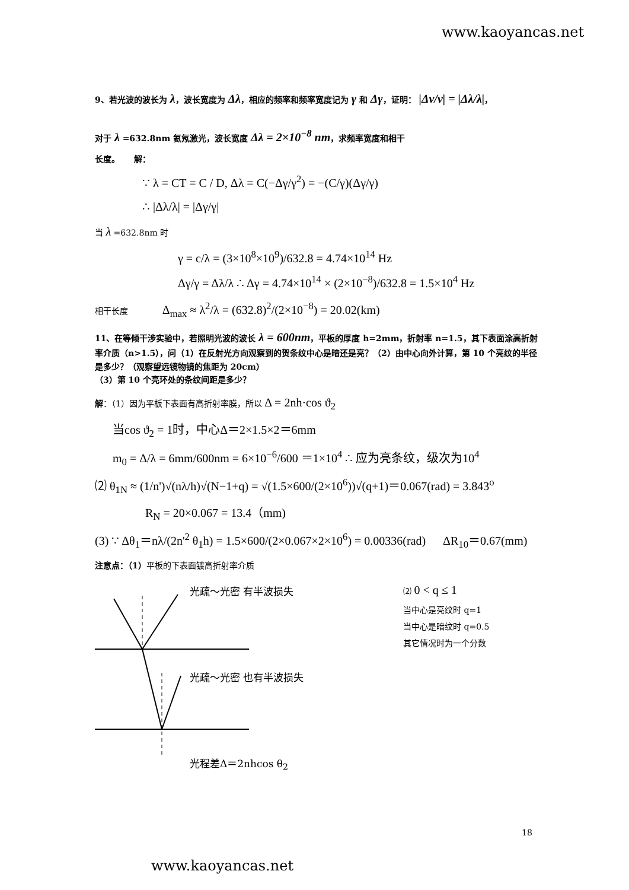www.kaoyancas.net
9、若光波的波长为 λ，波长宽度为 Δλ，相应的频率和频率宽度记为 γ 和 Δγ，证明： |Δν/ν| = |Δλ/λ|，
对于 λ =632.8nm 氦氖激光，波长宽度 Δλ = 2×10<sup>−8</sup> nm，求频率宽度和相干
长度。 解：
∵ λ = CT = C / D, Δλ = C(−Δγ/γ<sup>2</sup>) = −(C/γ)(Δγ/γ)
∴ |Δλ/λ| = |Δγ/γ|
当 λ =632.8nm 时
γ = c/λ = (3×10<sup>8</sup>×10<sup>9</sup>)/632.8 = 4.74×10<sup>14</sup> Hz
Δγ/γ = Δλ/λ ∴ Δγ = 4.74×10<sup>14</sup> × (2×10<sup>−8</sup>)/632.8 = 1.5×10<sup>4</sup> Hz
相干长度 Δ<sub>max</sub> ≈ λ<sup>2</sup>/λ = (632.8)<sup>2</sup>/(2×10<sup>−8</sup>) = 20.02(km)
11、在等倾干涉实验中，若照明光波的波长 λ = 600nm，平板的厚度 h=2mm，折射率 n=1.5，其下表面涂高折射率介质（n>1.5），问（1）在反射光方向观察到的贺条纹中心是暗还是亮？（2）由中心向外计算，第 10 个亮纹的半径是多少？（观察望远镜物镜的焦距为 20cm）
（3）第 10 个亮环处的条纹间距是多少？
解：（1）因为平板下表面有高折射率膜，所以 Δ = 2nh·cos ϑ<sub>2</sub>
当cos ϑ<sub>2</sub> = 1时，中心Δ＝2×1.5×2＝6mm
m<sub>0</sub> = Δ/λ = 6mm/600nm = 6×10<sup>−6</sup>/600 ＝1×10<sup>4</sup> ∴ 应为亮条纹，级次为10<sup>4</sup>
⑵ θ<sub>1N</sub> ≈ (1/n')√(nλ/h)√(N−1+q) = √(1.5×600/(2×10<sup>6</sup>))√(q+1)＝0.067(rad) = 3.843<sup>o</sup>
R<sub>N</sub> = 20×0.067 = 13.4（mm)
(3) ∵ Δθ<sub>1</sub>＝nλ/(2n'<sup>2</sup> θ<sub>1</sub>h) = 1.5×600/(2×0.067×2×10<sup>6</sup>) = 0.00336(rad) ΔR<sub>10</sub>＝0.67(mm)
注意点：（1）平板的下表面镀高折射率介质
光疏～光密 有半波损失
光疏～光密 也有半波损失
光程差Δ＝2nhcos θ<sub>2</sub>
⑵ 0 < q ≤ 1
当中心是亮纹时 q=1
当中心是暗纹时 q=0.5
其它情况时为一个分数
18
www.kaoyancas.net